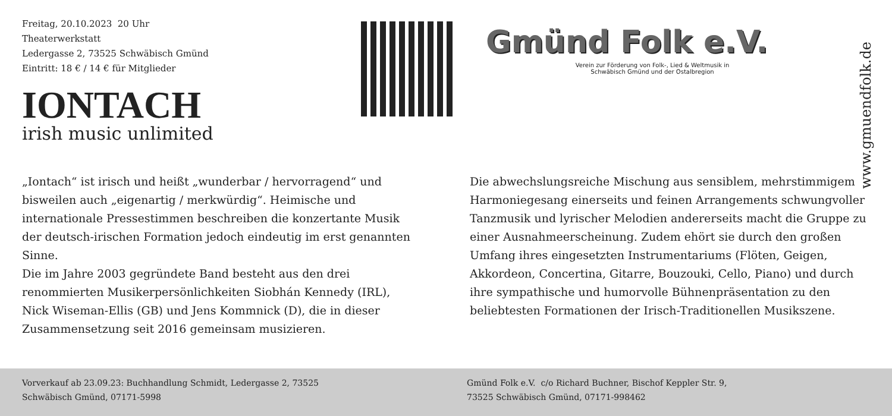Freitag, 20.10.2023 20 Uhr
Theaterwerkstatt
Ledergasse 2, 73525 Schwäbisch Gmünd
Eintritt: 18 € / 14 € für Mitglieder
IONTACH
irish music unlimited
Gmünd Folk e.V.
Verein zur Förderung von Folk-, Lied & Weltmusik in Schwäbisch Gmünd und der Ostalbregion
„Iontach“ ist irisch und heißt „wunderbar / hervorragend“ und bisweilen auch „eigenartig / merkwürdig“. Heimische und internationale Pressestimmen beschreiben die konzertante Musik der deutsch-irischen Formation jedoch eindeutig im erst genannten Sinne.
Die im Jahre 2003 gegründete Band besteht aus den drei renommierten Musikerpersönlichkeiten Siobhán Kennedy (IRL),
Nick Wiseman-Ellis (GB) und Jens Kommnick (D), die in dieser Zusammensetzung seit 2016 gemeinsam musizieren.
Die abwechslungsreiche Mischung aus sensiblem, mehrstimmigem Harmoniegesang einerseits und feinen Arrangements schwungvoller Tanzmusik und lyrischer Melodien andererseits macht die Gruppe zu einer Ausnahmeerscheinung. Zudem ehört sie durch den großen Umfang ihres eingesetzten Instrumentariums (Flöten, Geigen, Akkordeon, Concertina, Gitarre, Bouzouki, Cello, Piano) und durch ihre sympathische und humorvolle Bühnenpräsentation zu den beliebtesten Formationen der Irisch-Traditionellen Musikszene.
www.gmuendfolk.de
Vorverkauf ab 23.09.23: Buchhandlung Schmidt, Ledergasse 2, 73525
Schwäbisch Gmünd, 07171-5998
Gmünd Folk e.V. c/o Richard Buchner, Bischof Keppler Str. 9,
73525 Schwäbisch Gmünd, 07171-998462